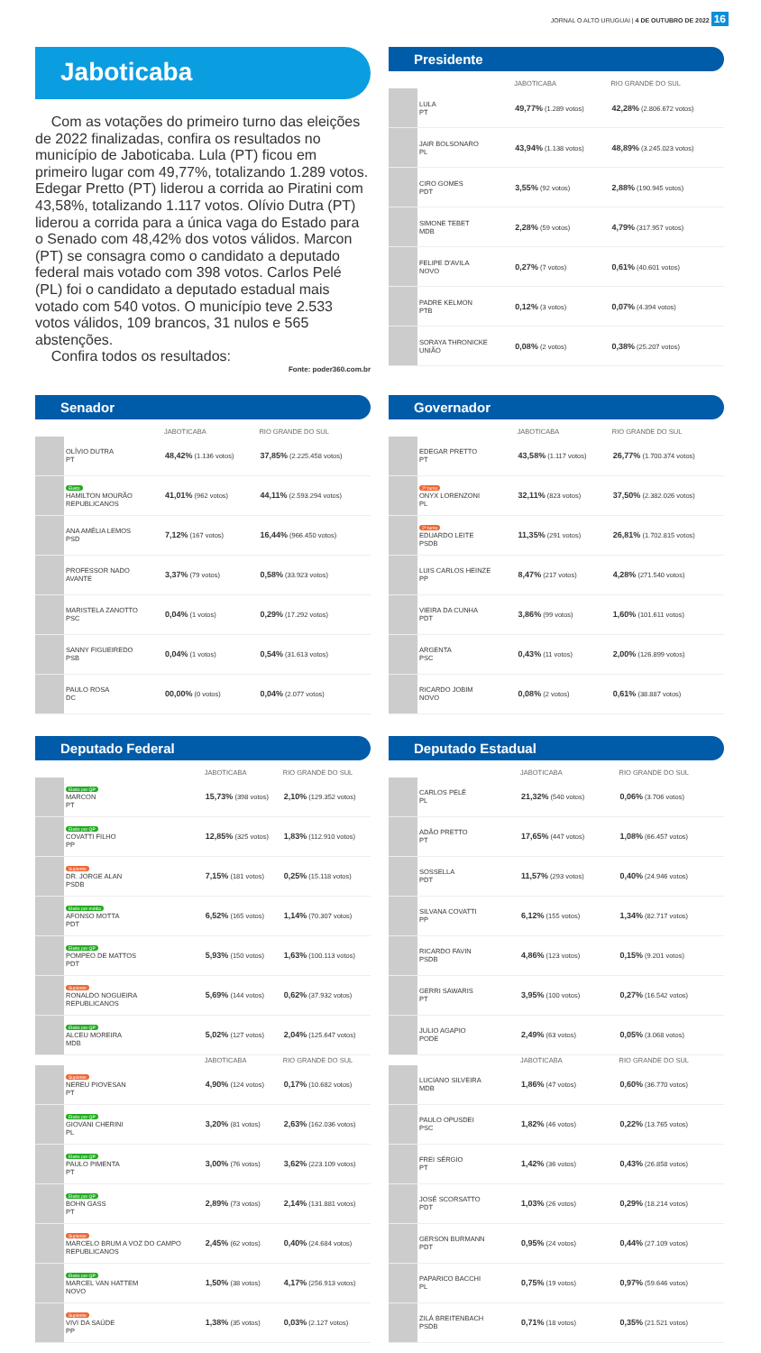JORNAL O ALTO URUGUAI | 4 DE OUTUBRO DE 2022 16
Jaboticaba
Com as votações do primeiro turno das eleições de 2022 finalizadas, confira os resultados no município de Jaboticaba. Lula (PT) ficou em primeiro lugar com 49,77%, totalizando 1.289 votos. Edegar Pretto (PT) liderou a corrida ao Piratini com 43,58%, totalizando 1.117 votos. Olívio Dutra (PT) liderou a corrida para a única vaga do Estado para o Senado com 48,42% dos votos válidos. Marcon (PT) se consagra como o candidato a deputado federal mais votado com 398 votos. Carlos Pelé (PL) foi o candidato a deputado estadual mais votado com 540 votos. O município teve 2.533 votos válidos, 109 brancos, 31 nulos e 565 abstenções.
Confira todos os resultados:
Fonte: poder360.com.br
Presidente
| | | JABOTICABA | RIO GRANDE DO SUL |
| --- | --- | --- | --- |
| | LULA PT | 49,77% (1.289 votos) | 42,28% (2.806.672 votos) |
| | JAIR BOLSONARO PL | 43,94% (1.138 votos) | 48,89% (3.245.023 votos) |
| | CIRO GOMES PDT | 3,55% (92 votos) | 2,88% (190.945 votos) |
| | SIMONE TEBET MDB | 2,28% (59 votos) | 4,79% (317.957 votos) |
| | FELIPE D'AVILA NOVO | 0,27% (7 votos) | 0,61% (40.601 votos) |
| | PADRE KELMON PTB | 0,12% (3 votos) | 0,07% (4.394 votos) |
| | SORAYA THRONICKE UNIÃO | 0,08% (2 votos) | 0,38% (25.207 votos) |
Senador
| | | JABOTICABA | RIO GRANDE DO SUL |
| --- | --- | --- | --- |
| | OLÍVIO DUTRA PT | 48,42% (1.136 votos) | 37,85% (2.225.458 votos) |
| | Eleito HAMILTON MOURÃO REPUBLICANOS | 41,01% (962 votos) | 44,11% (2.593.294 votos) |
| | ANA AMÉLIA LEMOS PSD | 7,12% (167 votos) | 16,44% (966.450 votos) |
| | PROFESSOR NADO AVANTE | 3,37% (79 votos) | 0,58% (33.923 votos) |
| | MARISTELA ZANOTTO PSC | 0,04% (1 votos) | 0,29% (17.292 votos) |
| | SANNY FIGUEIREDO PSB | 0,04% (1 votos) | 0,54% (31.613 votos) |
| | PAULO ROSA DC | 00,00% (0 votos) | 0,04% (2.077 votos) |
Governador
| | | JABOTICABA | RIO GRANDE DO SUL |
| --- | --- | --- | --- |
| | EDEGAR PRETTO PT | 43,58% (1.117 votos) | 26,77% (1.700.374 votos) |
| | 2º turno ONYX LORENZONI PL | 32,11% (823 votos) | 37,50% (2.382.026 votos) |
| | 2º turno EDUARDO LEITE PSDB | 11,35% (291 votos) | 26,81% (1.702.815 votos) |
| | LUIS CARLOS HEINZE PP | 8,47% (217 votos) | 4,28% (271.540 votos) |
| | VIEIRA DA CUNHA PDT | 3,86% (99 votos) | 1,60% (101.611 votos) |
| | ARGENTA PSC | 0,43% (11 votos) | 2,00% (126.899 votos) |
| | RICARDO JOBIM NOVO | 0,08% (2 votos) | 0,61% (38.887 votos) |
Deputado Federal
| | | JABOTICABA | RIO GRANDE DO SUL |
| --- | --- | --- | --- |
| | Eleito por QP MARCON PT | 15,73% (398 votos) | 2,10% (129.352 votos) |
| | Eleito por QP COVATTI FILHO PP | 12,85% (325 votos) | 1,83% (112.910 votos) |
| | Suplente DR. JORGE ALAN PSDB | 7,15% (181 votos) | 0,25% (15.118 votos) |
| | Eleito por média AFONSO MOTTA PDT | 6,52% (165 votos) | 1,14% (70.307 votos) |
| | Eleito por QP POMPEO DE MATTOS PDT | 5,93% (150 votos) | 1,63% (100.113 votos) |
| | Suplente RONALDO NOGUEIRA REPUBLICANOS | 5,69% (144 votos) | 0,62% (37.932 votos) |
| | Eleito por QP ALCEU MOREIRA MDB | 5,02% (127 votos) | 2,04% (125.647 votos) |
| | | JABOTICABA | RIO GRANDE DO SUL |
| | Suplente NEREU PIOVESAN PT | 4,90% (124 votos) | 0,17% (10.682 votos) |
| | Eleito por QP GIOVANI CHERINI PL | 3,20% (81 votos) | 2,63% (162.036 votos) |
| | Eleito por QP PAULO PIMENTA PT | 3,00% (76 votos) | 3,62% (223.109 votos) |
| | Eleito por QP BOHN GASS PT | 2,89% (73 votos) | 2,14% (131.881 votos) |
| | Suplente MARCELO BRUM A VOZ DO CAMPO REPUBLICANOS | 2,45% (62 votos) | 0,40% (24.684 votos) |
| | Eleito por QP MARCEL VAN HATTEM NOVO | 1,50% (38 votos) | 4,17% (256.913 votos) |
| | Suplente VIVI DA SAÚDE PP | 1,38% (35 votos) | 0,03% (2.127 votos) |
Deputado Estadual
| | | JABOTICABA | RIO GRANDE DO SUL |
| --- | --- | --- | --- |
| | CARLOS PELÉ PL | 21,32% (540 votos) | 0,06% (3.706 votos) |
| | ADÃO PRETTO PT | 17,65% (447 votos) | 1,08% (66.457 votos) |
| | SOSSELLA PDT | 11,57% (293 votos) | 0,40% (24.946 votos) |
| | SILVANA COVATTI PP | 6,12% (155 votos) | 1,34% (82.717 votos) |
| | RICARDO FAVIN PSDB | 4,86% (123 votos) | 0,15% (9.201 votos) |
| | GERRI SAWARIS PT | 3,95% (100 votos) | 0,27% (16.542 votos) |
| | JULIO AGAPIO PODE | 2,49% (63 votos) | 0,05% (3.068 votos) |
| | | JABOTICABA | RIO GRANDE DO SUL |
| | LUCIANO SILVEIRA MDB | 1,86% (47 votos) | 0,60% (36.770 votos) |
| | PAULO OPUSDEI PSC | 1,82% (46 votos) | 0,22% (13.765 votos) |
| | FREI SÉRGIO PT | 1,42% (36 votos) | 0,43% (26.858 votos) |
| | JOSÉ SCORSATTO PDT | 1,03% (26 votos) | 0,29% (18.214 votos) |
| | GERSON BURMANN PDT | 0,95% (24 votos) | 0,44% (27.109 votos) |
| | PAPARICO BACCHI PL | 0,75% (19 votos) | 0,97% (59.646 votos) |
| | ZILÁ BREITENBACH PSDB | 0,71% (18 votos) | 0,35% (21.521 votos) |